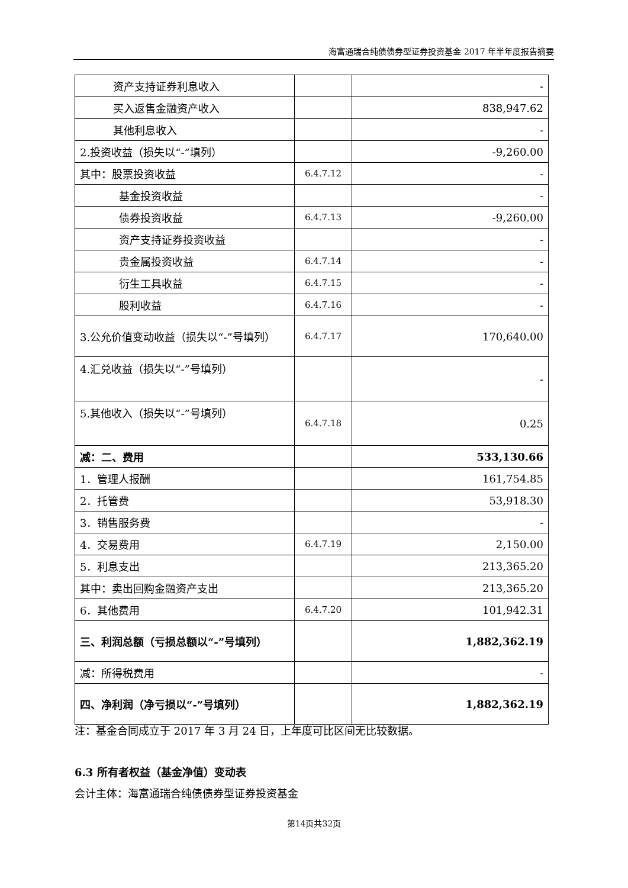海富通瑞合纯债债券型证券投资基金 2017 年半年度报告摘要
| 资产支持证券利息收入 | | - |
| 买入返售金融资产收入 | | 838,947.62 |
| 其他利息收入 | | - |
| 2.投资收益（损失以“-”填列） | | -9,260.00 |
| 其中：股票投资收益 | 6.4.7.12 | - |
| 基金投资收益 | | - |
| 债券投资收益 | 6.4.7.13 | -9,260.00 |
| 资产支持证券投资收益 | | - |
| 贵金属投资收益 | 6.4.7.14 | - |
| 衍生工具收益 | 6.4.7.15 | - |
| 股利收益 | 6.4.7.16 | - |
| 3.公允价值变动收益（损失以“-”号填列） | 6.4.7.17 | 170,640.00 |
| 4.汇兑收益（损失以“-”号填列） | | - |
| 5.其他收入（损失以“-”号填列） | 6.4.7.18 | 0.25 |
| 减：二、费用 | | 533,130.66 |
| 1．管理人报酬 | | 161,754.85 |
| 2．托管费 | | 53,918.30 |
| 3．销售服务费 | | - |
| 4．交易费用 | 6.4.7.19 | 2,150.00 |
| 5．利息支出 | | 213,365.20 |
| 其中：卖出回购金融资产支出 | | 213,365.20 |
| 6．其他费用 | 6.4.7.20 | 101,942.31 |
| 三、利润总额（亏损总额以“-”号填列） | | 1,882,362.19 |
| 减：所得税费用 | | - |
| 四、净利润（净亏损以“-”号填列） | | 1,882,362.19 |
注：基金合同成立于 2017 年 3 月 24 日，上年度可比区间无比较数据。
6.3 所有者权益（基金净值）变动表
会计主体：海富通瑞合纯债债券型证券投资基金
第14页共32页